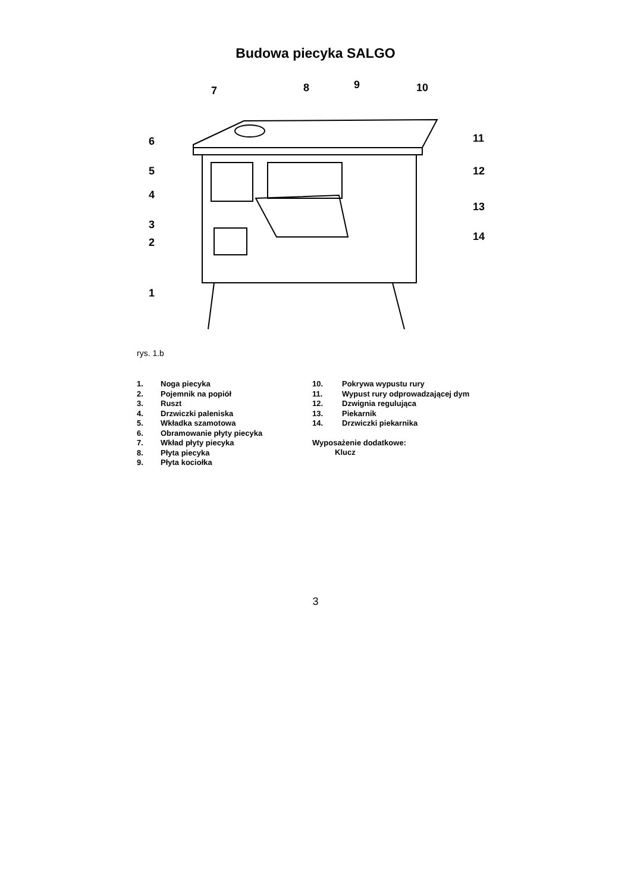Budowa piecyka SALGO
7
8
9
10
6
5
4
3
2
1
11
12
13
14
rys. 1.b
1. Noga piecyka
2. Pojemnik na popiół
3. Ruszt
4. Drzwiczki paleniska
5. Wkładka szamotowa
6. Obramowanie płyty piecyka
7. Wkład płyty piecyka
8. Płyta piecyka
9. Płyta kociołka
10. Pokrywa wypustu rury
11. Wypust rury odprowadzającej dym
12. Dzwignia regulująca
13. Piekarnik
14. Drzwiczki piekarnika
Wyposażenie dodatkowe:
Klucz
3